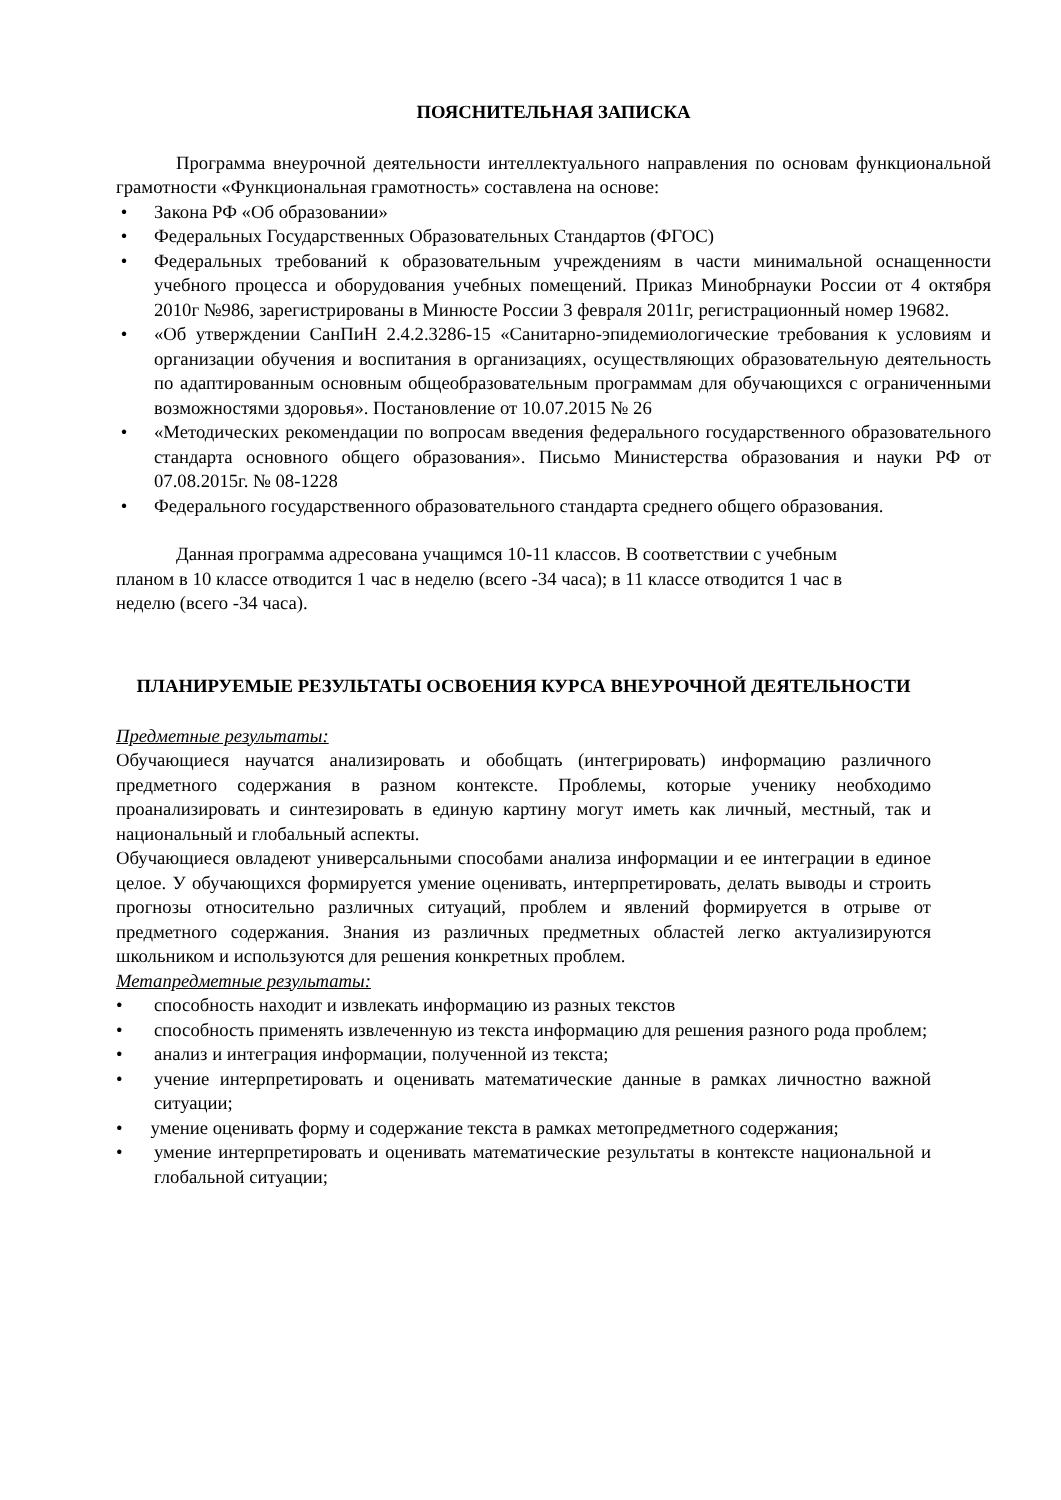ПОЯСНИТЕЛЬНАЯ ЗАПИСКА
Программа внеурочной деятельности интеллектуального направления по основам функциональной грамотности «Функциональная грамотность» составлена на основе:
• Закона РФ «Об образовании»
• Федеральных Государственных Образовательных Стандартов (ФГОС)
• Федеральных требований к образовательным учреждениям в части минимальной оснащенности учебного процесса и оборудования учебных помещений. Приказ Минобрнауки России от 4 октября 2010г №986, зарегистрированы в Минюсте России 3 февраля 2011г, регистрационный номер 19682.
• «Об утверждении СанПиН 2.4.2.3286-15 «Санитарно-эпидемиологические требования к условиям и организации обучения и воспитания в организациях, осуществляющих образовательную деятельность по адаптированным основным общеобразовательным программам для обучающихся с ограниченными возможностями здоровья». Постановление от 10.07.2015 № 26
• «Методических рекомендации по вопросам введения федерального государственного образовательного стандарта основного общего образования». Письмо Министерства образования и науки РФ от 07.08.2015г. № 08-1228
• Федерального государственного образовательного стандарта среднего общего образования.
Данная программа адресована учащимся 10-11 классов. В соответствии с учебным планом в 10 классе отводится 1 час в неделю (всего -34 часа); в 11 классе отводится 1 час в неделю (всего -34 часа).
ПЛАНИРУЕМЫЕ РЕЗУЛЬТАТЫ ОСВОЕНИЯ КУРСА ВНЕУРОЧНОЙ ДЕЯТЕЛЬНОСТИ
Предметные результаты:
Обучающиеся научатся анализировать и обобщать (интегрировать) информацию различного предметного содержания в разном контексте. Проблемы, которые ученику необходимо проанализировать и синтезировать в единую картину могут иметь как личный, местный, так и национальный и глобальный аспекты.
Обучающиеся овладеют универсальными способами анализа информации и ее интеграции в единое целое. У обучающихся формируется умение оценивать, интерпретировать, делать выводы и строить прогнозы относительно различных ситуаций, проблем и явлений формируется в отрыве от предметного содержания. Знания из различных предметных областей легко актуализируются школьником и используются для решения конкретных проблем.
Метапредметные результаты:
• способность находит и извлекать информацию из разных текстов
• способность применять извлеченную из текста информацию для решения разного рода проблем;
• анализ и интеграция информации, полученной из текста;
• учение интерпретировать и оценивать математические данные в рамках личностно важной ситуации;
• умение оценивать форму и содержание текста в рамках метопредметного содержания;
• умение интерпретировать и оценивать математические результаты в контексте национальной и глобальной ситуации;